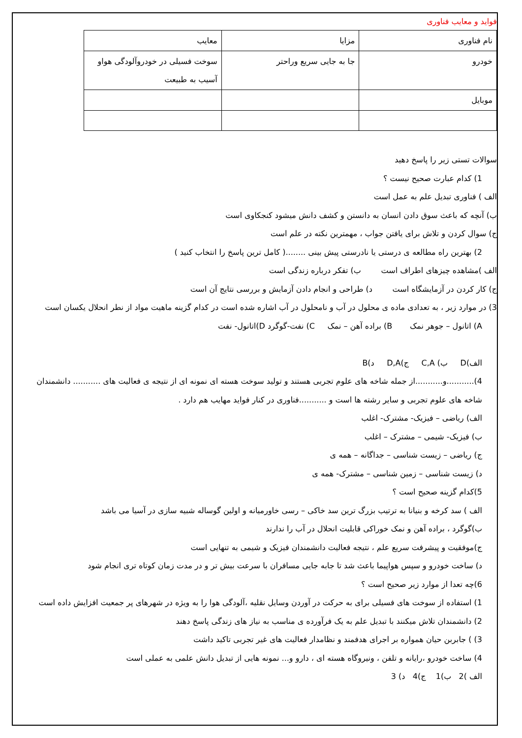فواید و معایب فناوری
| نام فناوری | مزایا | معایب |
| خودرو | جا به جایی سریع وراحتر | سوخت فسیلی در خودروآلودگی هواو آسیب به طبیعت |
| موبایل | | |
سوالات تستی زیر را پاسخ دهید
1) کدام عبارت صحیح نیست ؟
الف ) فناوری تبدیل علم به عمل است
ب) آنچه که باعث سوق دادن انسان به دانستن و کشف دانش میشود کنجکاوی است
ج) سوال کردن و تلاش برای یافتن جواب ، مهمترین نکته در علم است
2) بهترین راه مطالعه ی درستی یا نادرستی پیش بینی ........( کامل ترین پاسخ را انتخاب کنید )
الف )مشاهده چیزهای اطراف است ب) تفکر درباره زندگی است
ج) کار کردن در آزمایشگاه است د) طراحی و انجام دادن آزمایش و بررسی نتایج آن است
3) در موارد زیر ، به تعدادی ماده ی محلول در آب و نامحلول در آب اشاره شده است در کدام گزینه ماهیت مواد از نطر انحلال یکسان است
A) اتانول – جوهر نمک B) براده آهن – نمک C) نفت-گوگرد D)اتانول- نفت
الف)D ب) C,A ج)D,A د)B
4)...........و...........از جمله شاخه های علوم تجربی هستند و تولید سوخت هسته ای نمونه ای از نتیجه ی فعالیت های ........... دانشمندان شاخه های علوم تجربی و سایر رشته ها است و ...........فناوری در کنار فواید مهایب هم دارد .
الف) ریاضی – فیزیک- مشترک- اغلب
ب) فیزیک- شیمی – مشترک – اغلب
ج) ریاضی – زیست شناسی – جداگانه – همه ی
د) زیست شناسی – زمین شناسی – مشترک- همه ی
5)کدام گزینه صحیح است ؟
الف ) سد کرخه و بنیانا به ترتیب بزرگ ترین سد خاکی – رسی خاورمیانه و اولین گوساله شبیه سازی در آسیا می باشد
ب)گوگرد ، براده آهن و نمک خوراکی قابلیت انحلال در آب را ندارند
ج)موفقیت و پیشرفت سریع علم ، نتیجه فعالیت دانشمندان فیزیک و شیمی به تنهایی است
د) ساخت خودرو و سپس هواپیما باعث شد تا جابه جایی مسافران با سرعت بیش تر و در مدت زمان کوتاه تری انجام شود
6)چه تعدا از موارد زیر صحیح است ؟
1) استفاده از سوخت های فسیلی برای به حرکت در آوردن وسایل نقلیه ،آلودگی هوا را به ویژه در شهرهای پر جمعیت افزایش داده است
2) دانشمندان تلاش میکنند با تبدیل علم به یک فرآورده ی مناسب به نیاز های زندگی پاسخ دهند
3) ) جابربن حیان همواره بر اجرای هدفمند و نظامدار فعالیت های غیر تجربی تاکید داشت
4) ساخت خودرو ،رایانه و تلفن ، ونیروگاه هسته ای ، دارو و... نمونه هایی از تبدیل دانش علمی به عملی است
الف )2 ب)1 ج)4 د) 3